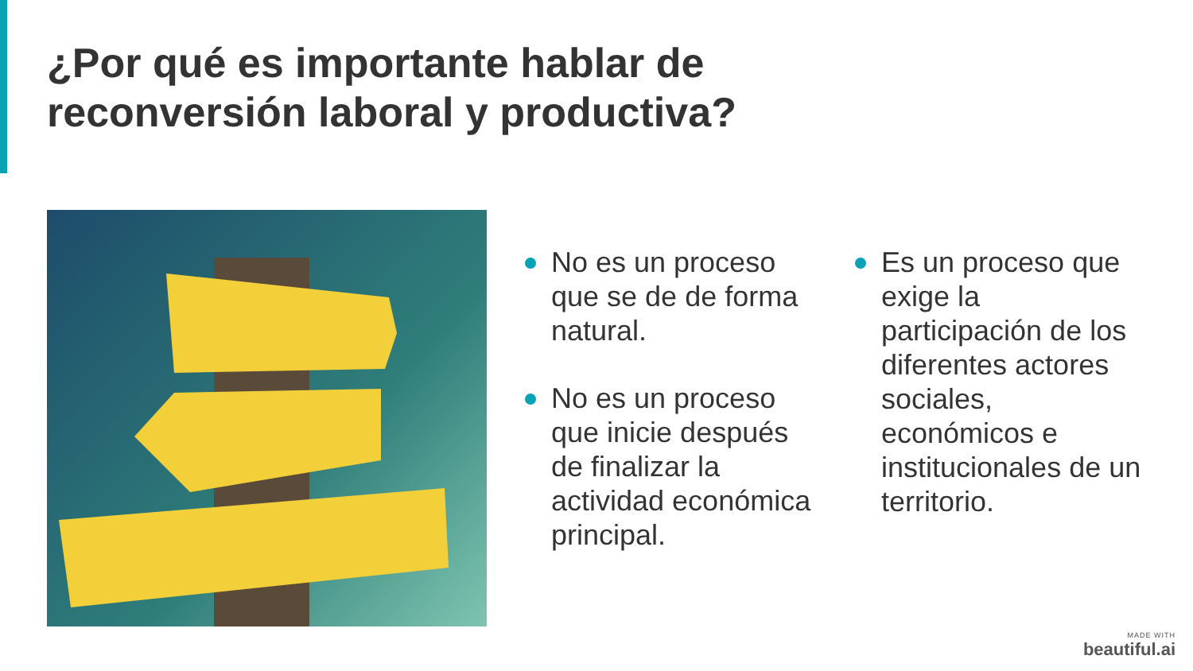¿Por qué es importante hablar de
reconversión laboral y productiva?
No es un proceso que se de de forma natural.
No es un proceso que inicie después de finalizar la actividad económica principal.
Es un proceso que exige la participación de los diferentes actores sociales, económicos e institucionales de un territorio.
MADE WITH
beautiful.ai